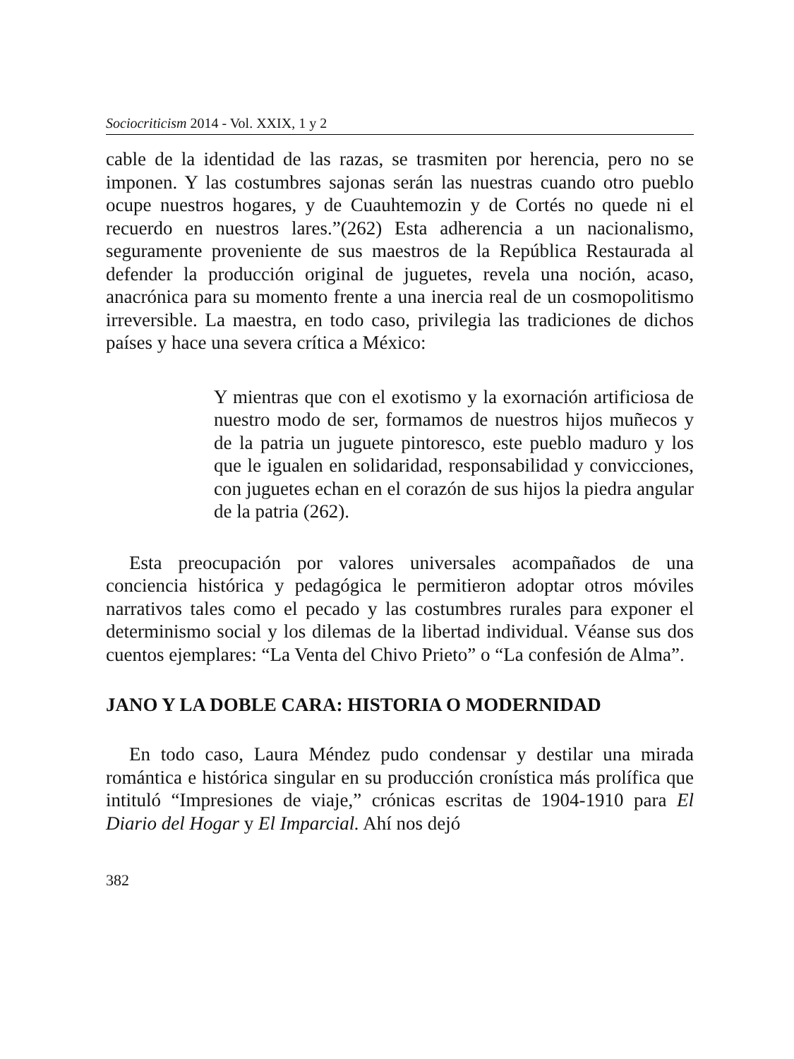Sociocriticism 2014 - Vol. XXIX, 1 y 2
cable de la identidad de las razas, se trasmiten por herencia, pero no se imponen. Y las costumbres sajonas serán las nuestras cuando otro pueblo ocupe nuestros hogares, y de Cuauhtemozin y de Cortés no quede ni el recuerdo en nuestros lares.”(262) Esta adherencia a un nacionalismo, seguramente proveniente de sus maestros de la República Restaurada al defender la producción original de juguetes, revela una noción, acaso, anacrónica para su momento frente a una inercia real de un cosmopolitismo irreversible. La maestra, en todo caso, privilegia las tradiciones de dichos países y hace una severa crítica a México:
Y mientras que con el exotismo y la exornación artificiosa de nuestro modo de ser, formamos de nuestros hijos muñecos y de la patria un juguete pintoresco, este pueblo maduro y los que le igualen en solidaridad, responsabilidad y convicciones, con juguetes echan en el corazón de sus hijos la piedra angular de la patria (262).
Esta preocupación por valores universales acompañados de una conciencia histórica y pedagógica le permitieron adoptar otros móviles narrativos tales como el pecado y las costumbres rurales para exponer el determinismo social y los dilemas de la libertad individual. Véanse sus dos cuentos ejemplares: “La Venta del Chivo Prieto” o “La confesión de Alma”.
JANO Y LA DOBLE CARA: HISTORIA O MODERNIDAD
En todo caso, Laura Méndez pudo condensar y destilar una mirada romántica e histórica singular en su producción cronística más prolífica que intituló “Impresiones de viaje,” crónicas escritas de 1904-1910 para El Diario del Hogar y El Imparcial. Ahí nos dejó
382